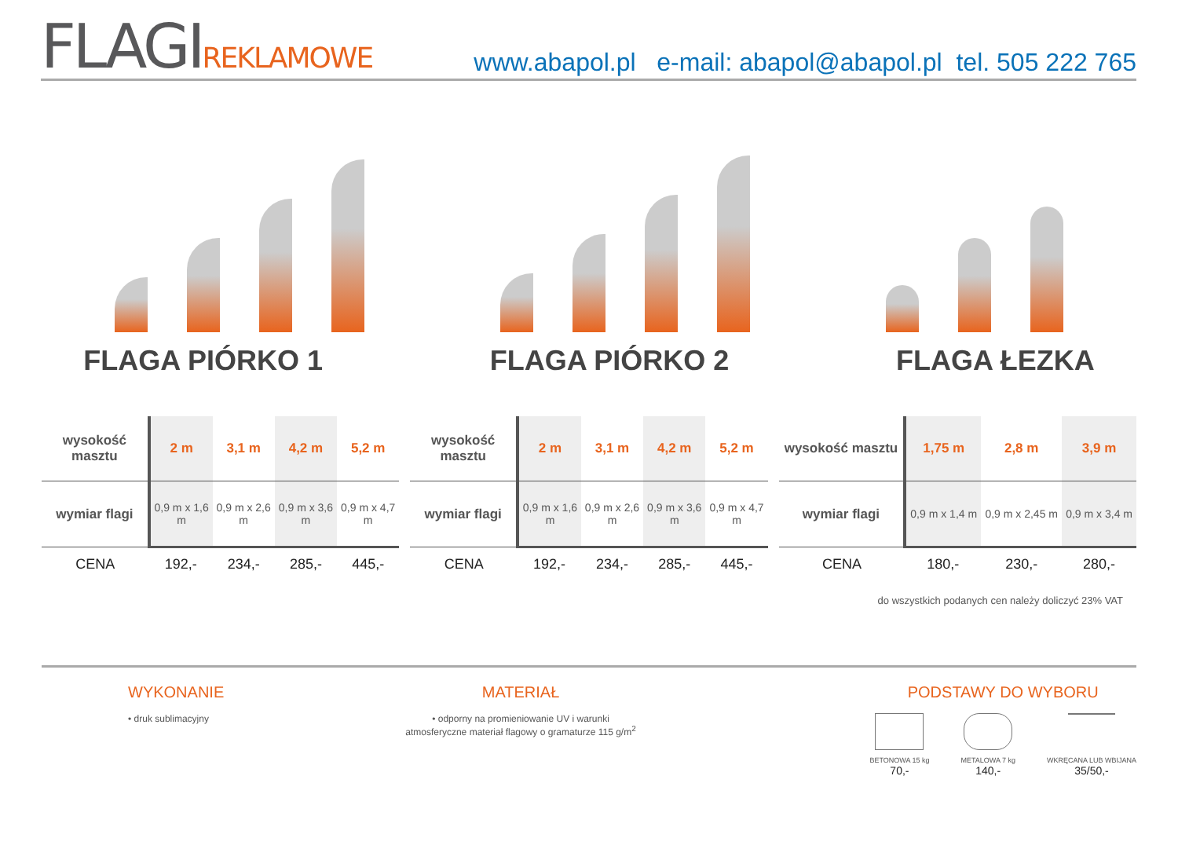FLAGIREKLAMOWE
www.abapol.pl e-mail: abapol@abapol.pl tel. 505 222 765
FLAGA PIÓRKO 1 FLAGA PIÓRKO 2 FLAGA ŁEZKA
| wysokość masztu | 2 m | 3,1 m | 4,2 m | 5,2 m |
| wymiar flagi | 0,9 m x 1,6 m | 0,9 m x 2,6 m | 0,9 m x 3,6 m | 0,9 m x 4,7 m |
| CENA | 192,- | 234,- | 285,- | 445,- |
| wysokość masztu | 2 m | 3,1 m | 4,2 m | 5,2 m |
| wymiar flagi | 0,9 m x 1,6 m | 0,9 m x 2,6 m | 0,9 m x 3,6 m | 0,9 m x 4,7 m |
| CENA | 192,- | 234,- | 285,- | 445,- |
| wysokość masztu | 1,75 m | 2,8 m | 3,9 m |
| wymiar flagi | 0,9 m x 1,4 m | 0,9 m x 2,45 m | 0,9 m x 3,4 m |
| CENA | 180,- | 230,- | 280,- |
do wszystkich podanych cen należy doliczyć 23% VAT
WYKONANIE
• druk sublimacyjny
MATERIAŁ
• odporny na promieniowanie UV i warunki atmosferyczne materiał flagowy o gramaturze 115 g/m<sup>2</sup>
PODSTAWY DO WYBORU
BETONOWA 15 kg
70,-
METALOWA 7 kg
140,-
WKRĘCANA LUB WBIJANA
35/50,-